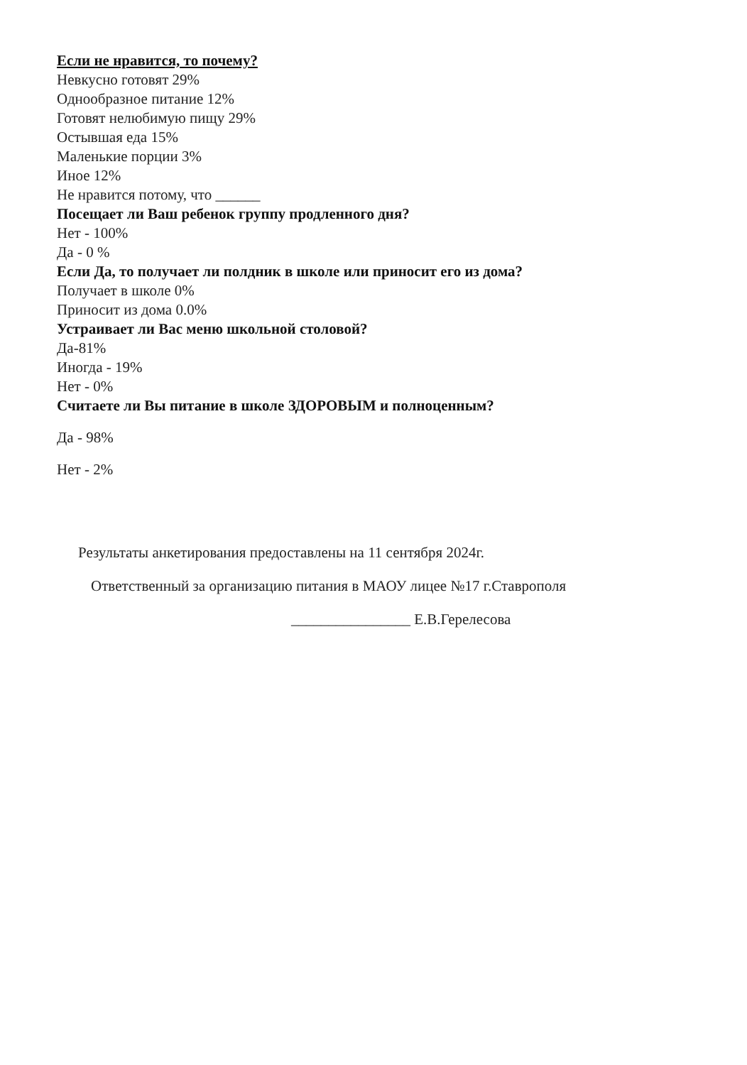Если не нравится, то почему?
Невкусно готовят 29%
Однообразное питание 12%
Готовят нелюбимую пищу 29%
Остывшая еда 15%
Маленькие порции 3%
Иное 12%
Не нравится потому, что ______
Посещает ли Ваш ребенок группу продленного дня?
Нет - 100%
Да - 0 %
Если Да, то получает ли полдник в школе или приносит его из дома?
Получает в школе 0%
Приносит из дома 0.0%
Устраивает ли Вас меню школьной столовой?
Да-81%
Иногда - 19%
Нет - 0%
Считаете ли Вы питание в школе ЗДОРОВЫМ и полноценным?
Да - 98%
Нет - 2%
Результаты анкетирования предоставлены на 11 сентября 2024г.
Ответственный за организацию питания в МАОУ лицее №17 г.Ставрополя
________________ Е.В.Герелесова